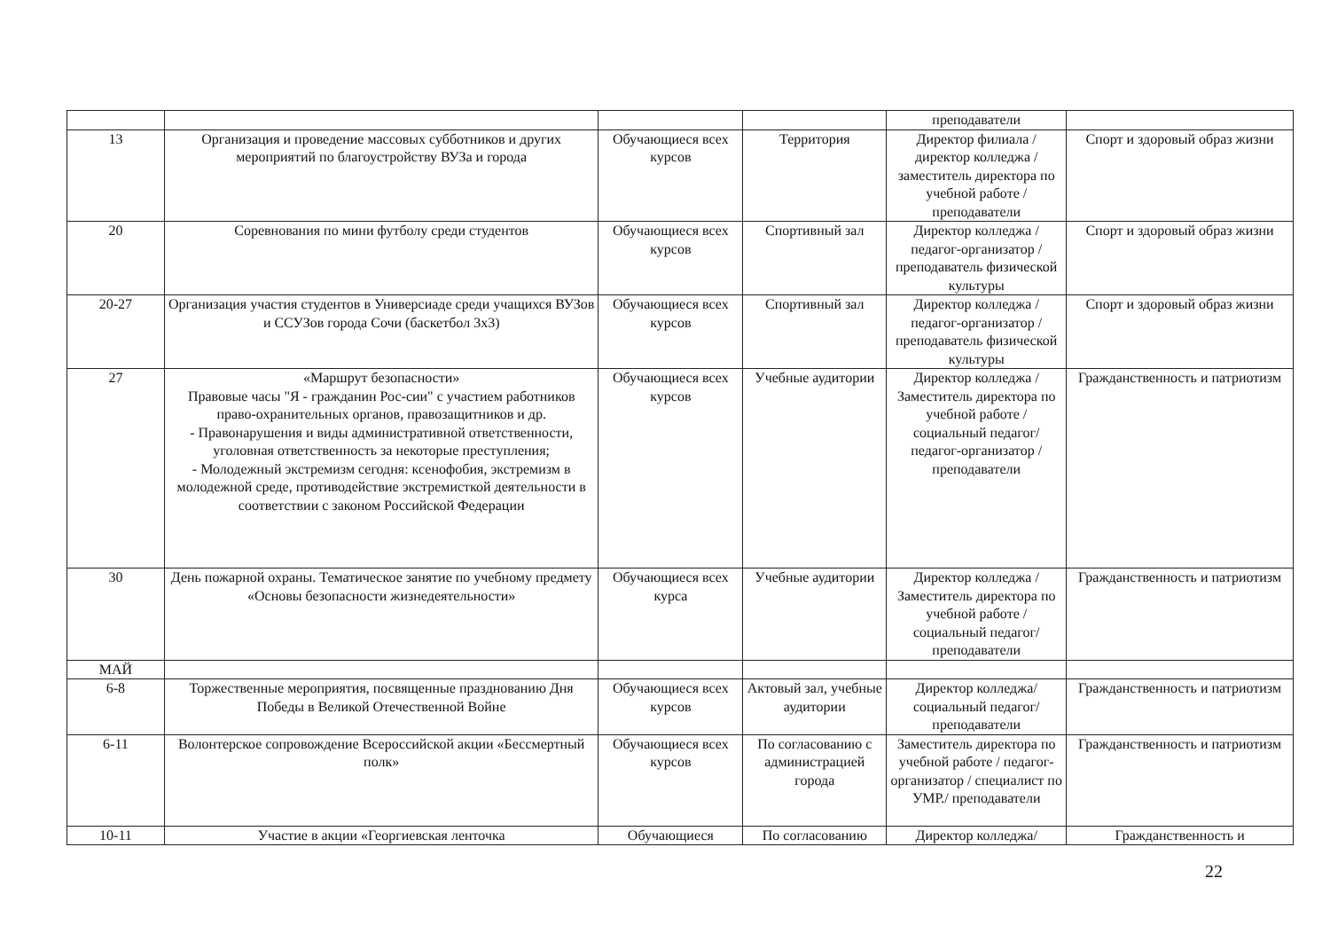| | | | | преподаватели | |
| 13 | Организация и проведение массовых субботников и других мероприятий по благоустройству ВУЗа и города | Обучающиеся всех курсов | Территория | Директор филиала / директор колледжа / заместитель директора по учебной работе / преподаватели | Спорт и здоровый образ жизни |
| 20 | Соревнования по мини футболу среди студентов | Обучающиеся всех курсов | Спортивный зал | Директор колледжа / педагог-организатор / преподаватель физической культуры | Спорт и здоровый образ жизни |
| 20-27 | Организация участия студентов в Универсиаде среди учащихся ВУЗов и ССУЗов города Сочи (баскетбол 3х3) | Обучающиеся всех курсов | Спортивный зал | Директор колледжа / педагог-организатор / преподаватель физической культуры | Спорт и здоровый образ жизни |
| 27 | «Маршрут безопасности» Правовые часы "Я - гражданин Рос-сии" с участием работников право-охранительных органов, правозащитников и др. - Правонарушения и виды административной ответственности, уголовная ответственность за некоторые преступления; - Молодежный экстремизм сегодня: ксенофобия, экстремизм в молодежной среде, противодействие экстремисткой деятельности в соответствии с законом Российской Федерации | Обучающиеся всех курсов | Учебные аудитории | Директор колледжа / Заместитель директора по учебной работе / социальный педагог/ педагог-организатор / преподаватели | Гражданственность и патриотизм |
| 30 | День пожарной охраны. Тематическое занятие по учебному предмету «Основы безопасности жизнедеятельности» | Обучающиеся всех курса | Учебные аудитории | Директор колледжа / Заместитель директора по учебной работе / социальный педагог/ преподаватели | Гражданственность и патриотизм |
| МАЙ | | | | | |
| 6-8 | Торжественные мероприятия, посвященные празднованию Дня Победы в Великой Отечественной Войне | Обучающиеся всех курсов | Актовый зал, учебные аудитории | Директор колледжа/ социальный педагог/ преподаватели | Гражданственность и патриотизм |
| 6-11 | Волонтерское сопровождение Всероссийской акции «Бессмертный полк» | Обучающиеся всех курсов | По согласованию с администрацией города | Заместитель директора по учебной работе / педагог-организатор / специалист по УМР./ преподаватели | Гражданственность и патриотизм |
| 10-11 | Участие в акции «Георгиевская ленточка | Обучающиеся | По согласованию | Директор колледжа/ | Гражданственность и |
22